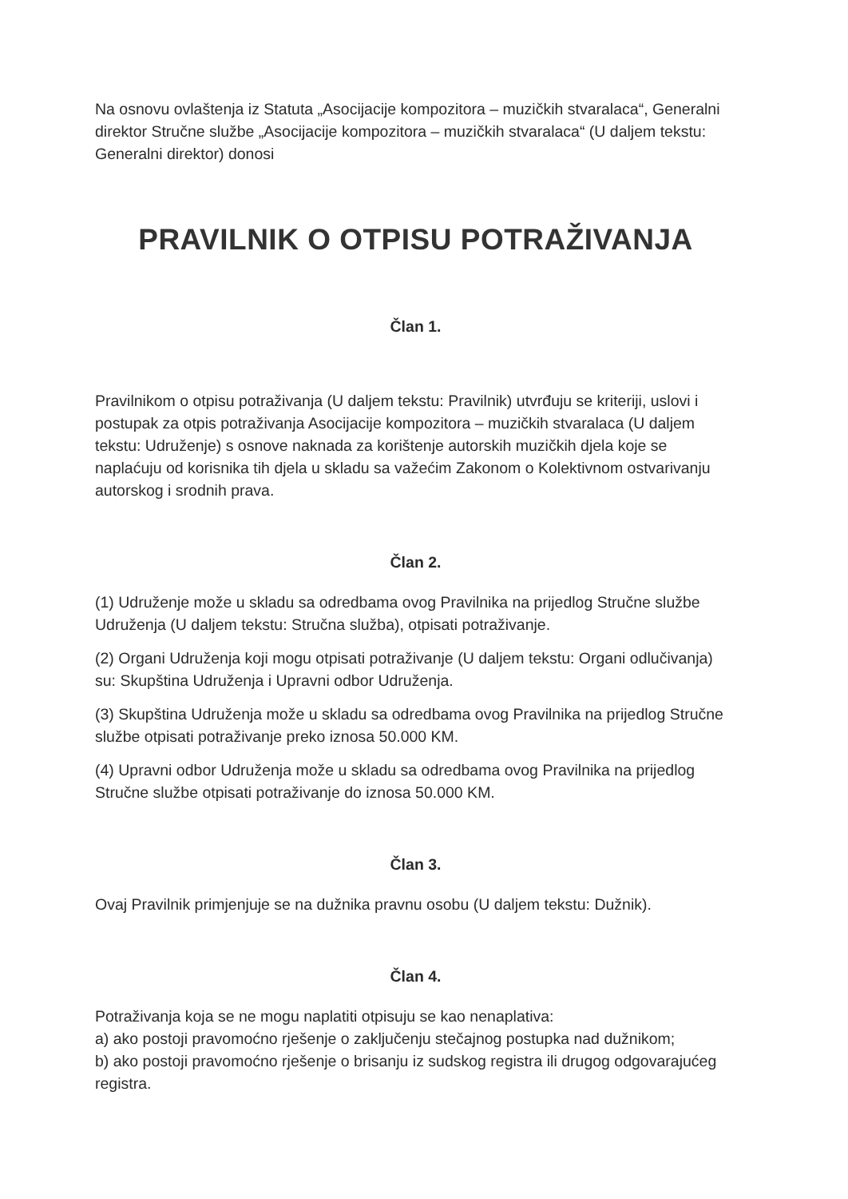Na osnovu ovlaštenja iz Statuta „Asocijacije kompozitora – muzičkih stvaralaca“, Generalni direktor Stručne službe „Asocijacije kompozitora – muzičkih stvaralaca“ (U daljem tekstu: Generalni direktor) donosi
PRAVILNIK O OTPISU POTRAŽIVANJA
Član 1.
Pravilnikom o otpisu potraživanja (U daljem tekstu: Pravilnik) utvrđuju se kriteriji, uslovi i postupak za otpis potraživanja Asocijacije kompozitora – muzičkih stvaralaca (U daljem tekstu: Udruženje) s osnove naknada za korištenje autorskih muzičkih djela koje se naplaćuju od korisnika tih djela u skladu sa važećim Zakonom o Kolektivnom ostvarivanju autorskog i srodnih prava.
Član 2.
(1) Udruženje može u skladu sa odredbama ovog Pravilnika na prijedlog Stručne službe Udruženja (U daljem tekstu: Stručna služba), otpisati potraživanje.
(2) Organi Udruženja koji mogu otpisati potraživanje (U daljem tekstu: Organi odlučivanja) su: Skupština Udruženja i Upravni odbor Udruženja.
(3) Skupština Udruženja može u skladu sa odredbama ovog Pravilnika na prijedlog Stručne službe otpisati potraživanje preko iznosa 50.000 KM.
(4) Upravni odbor Udruženja može u skladu sa odredbama ovog Pravilnika na prijedlog Stručne službe otpisati potraživanje do iznosa 50.000 KM.
Član 3.
Ovaj Pravilnik primjenjuje se na dužnika pravnu osobu (U daljem tekstu: Dužnik).
Član 4.
Potraživanja koja se ne mogu naplatiti otpisuju se kao nenaplativa:
a) ako postoji pravomoćno rješenje o zaključenju stečajnog postupka nad dužnikom;
b) ako postoji pravomoćno rješenje o brisanju iz sudskog registra ili drugog odgovarajućeg registra.